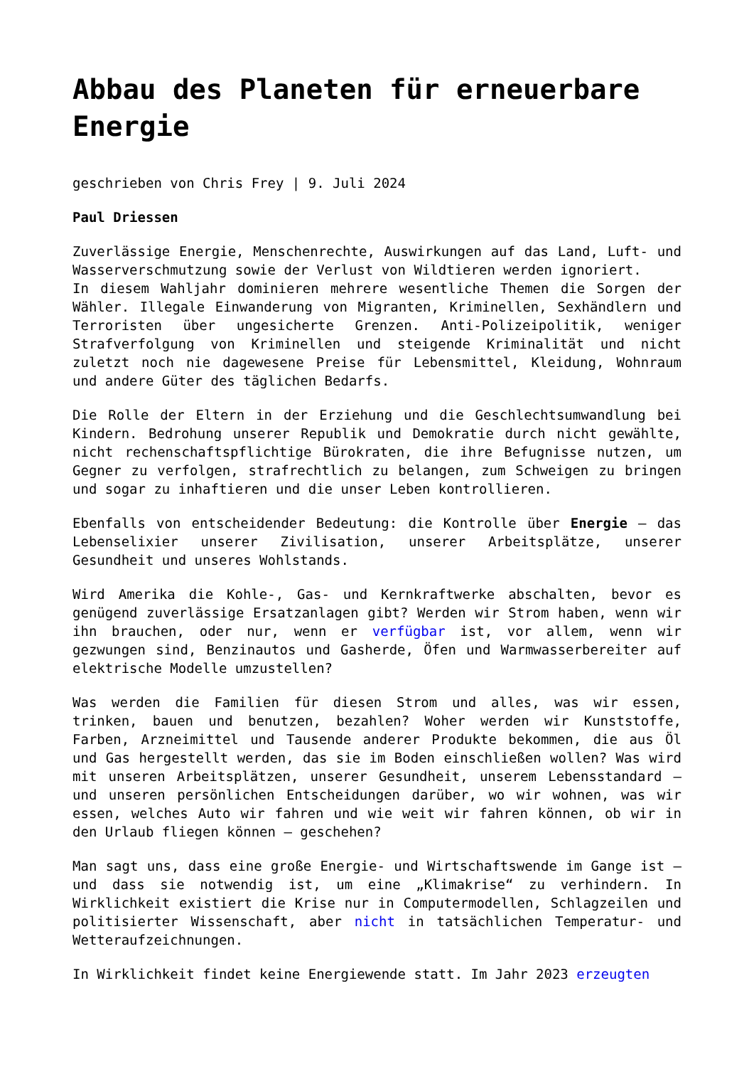Abbau des Planeten für erneuerbare Energie
geschrieben von Chris Frey | 9. Juli 2024
Paul Driessen
Zuverlässige Energie, Menschenrechte, Auswirkungen auf das Land, Luft- und Wasserverschmutzung sowie der Verlust von Wildtieren werden ignoriert.
In diesem Wahljahr dominieren mehrere wesentliche Themen die Sorgen der Wähler. Illegale Einwanderung von Migranten, Kriminellen, Sexhändlern und Terroristen über ungesicherte Grenzen. Anti-Polizeipolitik, weniger Strafverfolgung von Kriminellen und steigende Kriminalität und nicht zuletzt noch nie dagewesene Preise für Lebensmittel, Kleidung, Wohnraum und andere Güter des täglichen Bedarfs.
Die Rolle der Eltern in der Erziehung und die Geschlechtsumwandlung bei Kindern. Bedrohung unserer Republik und Demokratie durch nicht gewählte, nicht rechenschaftspflichtige Bürokraten, die ihre Befugnisse nutzen, um Gegner zu verfolgen, strafrechtlich zu belangen, zum Schweigen zu bringen und sogar zu inhaftieren und die unser Leben kontrollieren.
Ebenfalls von entscheidender Bedeutung: die Kontrolle über Energie – das Lebenselixier unserer Zivilisation, unserer Arbeitsplätze, unserer Gesundheit und unseres Wohlstands.
Wird Amerika die Kohle-, Gas- und Kernkraftwerke abschalten, bevor es genügend zuverlässige Ersatzanlagen gibt? Werden wir Strom haben, wenn wir ihn brauchen, oder nur, wenn er verfügbar ist, vor allem, wenn wir gezwungen sind, Benzinautos und Gasherde, Öfen und Warmwasserbereiter auf elektrische Modelle umzustellen?
Was werden die Familien für diesen Strom und alles, was wir essen, trinken, bauen und benutzen, bezahlen? Woher werden wir Kunststoffe, Farben, Arzneimittel und Tausende anderer Produkte bekommen, die aus Öl und Gas hergestellt werden, das sie im Boden einschließen wollen? Was wird mit unseren Arbeitsplätzen, unserer Gesundheit, unserem Lebensstandard – und unseren persönlichen Entscheidungen darüber, wo wir wohnen, was wir essen, welches Auto wir fahren und wie weit wir fahren können, ob wir in den Urlaub fliegen können – geschehen?
Man sagt uns, dass eine große Energie- und Wirtschaftswende im Gange ist – und dass sie notwendig ist, um eine „Klimakrise“ zu verhindern. In Wirklichkeit existiert die Krise nur in Computermodellen, Schlagzeilen und politisierter Wissenschaft, aber nicht in tatsächlichen Temperatur- und Wetteraufzeichnungen.
In Wirklichkeit findet keine Energiewende statt. Im Jahr 2023 erzeugten